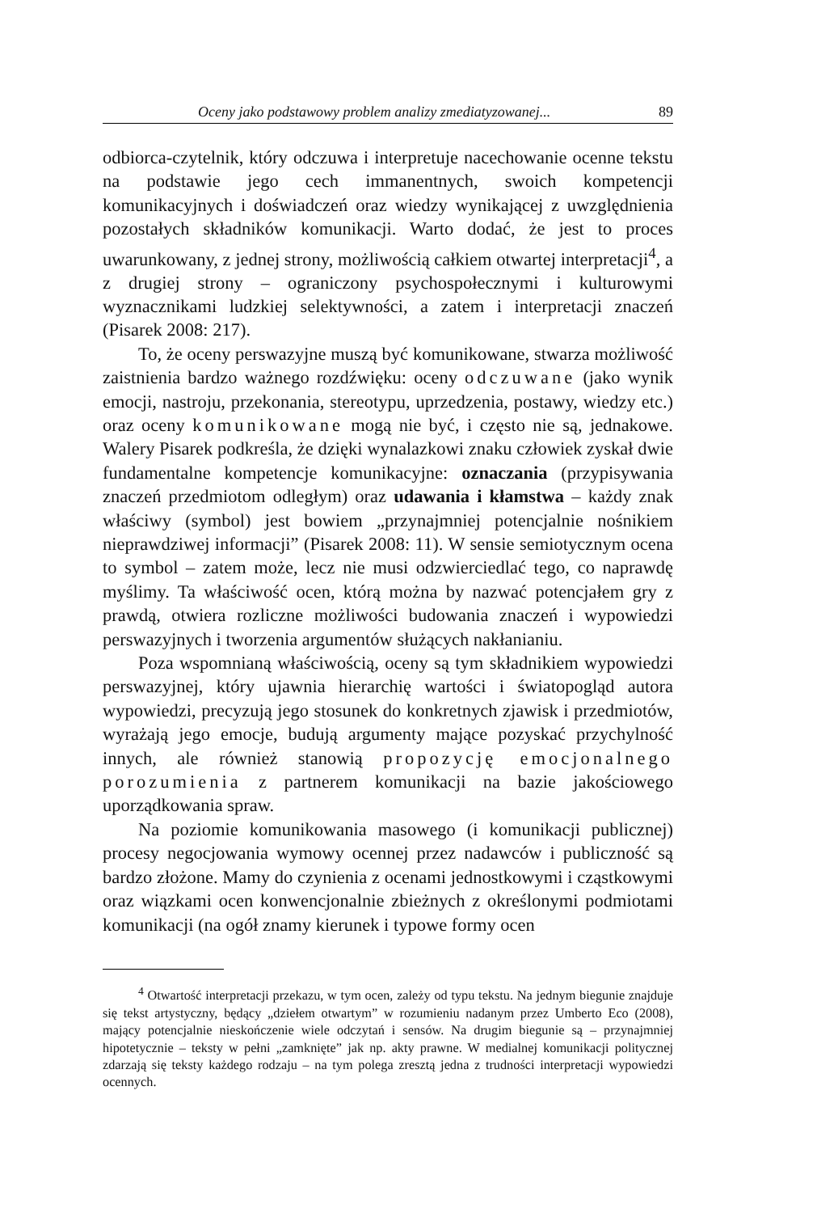Oceny jako podstawowy problem analizy zmediatyzowanej... 89
odbiorca-czytelnik, który odczuwa i interpretuje nacechowanie ocenne tekstu na podstawie jego cech immanentnych, swoich kompetencji komunikacyjnych i doświadczeń oraz wiedzy wynikającej z uwzględnienia pozostałych składników komunikacji. Warto dodać, że jest to proces uwarunkowany, z jednej strony, możliwością całkiem otwartej interpretacji<sup>4</sup>, a z drugiej strony – ograniczony psychospołecznymi i kulturowymi wyznacznikami ludzkiej selektywności, a zatem i interpretacji znaczeń (Pisarek 2008: 217).
To, że oceny perswazyjne muszą być komunikowane, stwarza możliwość zaistnienia bardzo ważnego rozdźwięku: oceny odczuwane (jako wynik emocji, nastroju, przekonania, stereotypu, uprzedzenia, postawy, wiedzy etc.) oraz oceny komunikowane mogą nie być, i często nie są, jednakowe. Walery Pisarek podkreśla, że dzięki wynalazkowi znaku człowiek zyskał dwie fundamentalne kompetencje komunikacyjne: oznaczania (przypisywania znaczeń przedmiotom odległym) oraz udawania i kłamstwa – każdy znak właściwy (symbol) jest bowiem „przynajmniej potencjalnie nośnikiem nieprawdziwej informacji” (Pisarek 2008: 11). W sensie semiotycznym ocena to symbol – zatem może, lecz nie musi odzwierciedlać tego, co naprawdę myślimy. Ta właściwość ocen, którą można by nazwać potencjałem gry z prawdą, otwiera rozliczne możliwości budowania znaczeń i wypowiedzi perswazyjnych i tworzenia argumentów służących nakłanianiu.
Poza wspomnianą właściwością, oceny są tym składnikiem wypowiedzi perswazyjnej, który ujawnia hierarchię wartości i światopogląd autora wypowiedzi, precyzują jego stosunek do konkretnych zjawisk i przedmiotów, wyrażają jego emocje, budują argumenty mające pozyskać przychylność innych, ale również stanowią propozycję emocjonalnego porozumienia z partnerem komunikacji na bazie jakościowego uporządkowania spraw.
Na poziomie komunikowania masowego (i komunikacji publicznej) procesy negocjowania wymowy ocennej przez nadawców i publiczność są bardzo złożone. Mamy do czynienia z ocenami jednostkowymi i cząstkowymi oraz wiązkami ocen konwencjonalnie zbieżnych z określonymi podmiotami komunikacji (na ogół znamy kierunek i typowe formy ocen
<sup>4</sup> Otwartość interpretacji przekazu, w tym ocen, zależy od typu tekstu. Na jednym biegunie znajduje się tekst artystyczny, będący „dziełem otwartym” w rozumieniu nadanym przez Umberto Eco (2008), mający potencjalnie nieskończenie wiele odczytań i sensów. Na drugim biegunie są – przynajmniej hipotetycznie – teksty w pełni „zamknięte” jak np. akty prawne. W medialnej komunikacji politycznej zdarzają się teksty każdego rodzaju – na tym polega zresztą jedna z trudności interpretacji wypowiedzi ocennych.